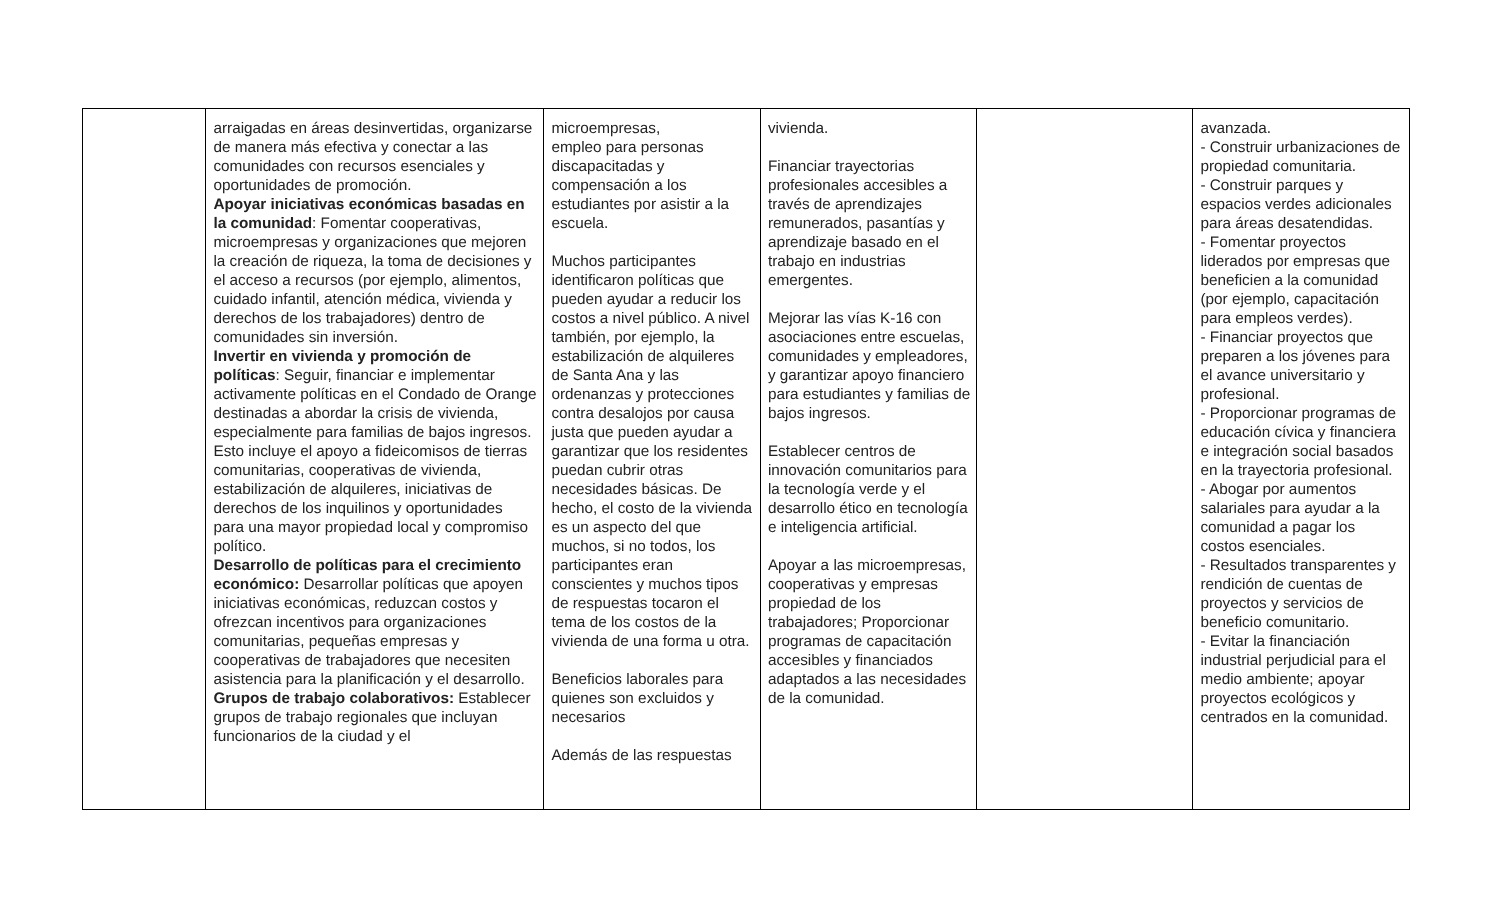| | arraigadas en áreas desinvertidas, organizarse de manera más efectiva y conectar a las comunidades con recursos esenciales y oportunidades de promoción. Apoyar iniciativas económicas basadas en la comunidad : Fomentar cooperativas, microempresas y organizaciones que mejoren la creación de riqueza, la toma de decisiones y el acceso a recursos (por ejemplo, alimentos, cuidado infantil, atención médica, vivienda y derechos de los trabajadores) dentro de comunidades sin inversión. Invertir en vivienda y promoción de políticas : Seguir, financiar e implementar activamente políticas en el Condado de Orange destinadas a abordar la crisis de vivienda, especialmente para familias de bajos ingresos. Esto incluye el apoyo a fideicomisos de tierras comunitarias, cooperativas de vivienda, estabilización de alquileres, iniciativas de derechos de los inquilinos y oportunidades para una mayor propiedad local y compromiso político. Desarrollo de políticas para el crecimiento económico: Desarrollar políticas que apoyen iniciativas económicas, reduzcan costos y ofrezcan incentivos para organizaciones comunitarias, pequeñas empresas y cooperativas de trabajadores que necesiten asistencia para la planificación y el desarrollo. Grupos de trabajo colaborativos: Establecer grupos de trabajo regionales que incluyan funcionarios de la ciudad y el | microempresas, empleo para personas discapacitadas y compensación a los estudiantes por asistir a la escuela. Muchos participantes identificaron políticas que pueden ayudar a reducir los costos a nivel público. A nivel también, por ejemplo, la estabilización de alquileres de Santa Ana y las ordenanzas y protecciones contra desalojos por causa justa que pueden ayudar a garantizar que los residentes puedan cubrir otras necesidades básicas. De hecho, el costo de la vivienda es un aspecto del que muchos, si no todos, los participantes eran conscientes y muchos tipos de respuestas tocaron el tema de los costos de la vivienda de una forma u otra. Beneficios laborales para quienes son excluidos y necesarios Además de las respuestas | vivienda. Financiar trayectorias profesionales accesibles a través de aprendizajes remunerados, pasantías y aprendizaje basado en el trabajo en industrias emergentes. Mejorar las vías K-16 con asociaciones entre escuelas, comunidades y empleadores, y garantizar apoyo financiero para estudiantes y familias de bajos ingresos. Establecer centros de innovación comunitarios para la tecnología verde y el desarrollo ético en tecnología e inteligencia artificial. Apoyar a las microempresas, cooperativas y empresas propiedad de los trabajadores; Proporcionar programas de capacitación accesibles y financiados adaptados a las necesidades de la comunidad. | | avanzada. - Construir urbanizaciones de propiedad comunitaria. - Construir parques y espacios verdes adicionales para áreas desatendidas. - Fomentar proyectos liderados por empresas que beneficien a la comunidad (por ejemplo, capacitación para empleos verdes). - Financiar proyectos que preparen a los jóvenes para el avance universitario y profesional. - Proporcionar programas de educación cívica y financiera e integración social basados en la trayectoria profesional. - Abogar por aumentos salariales para ayudar a la comunidad a pagar los costos esenciales. - Resultados transparentes y rendición de cuentas de proyectos y servicios de beneficio comunitario. - Evitar la financiación industrial perjudicial para el medio ambiente; apoyar proyectos ecológicos y centrados en la comunidad. |